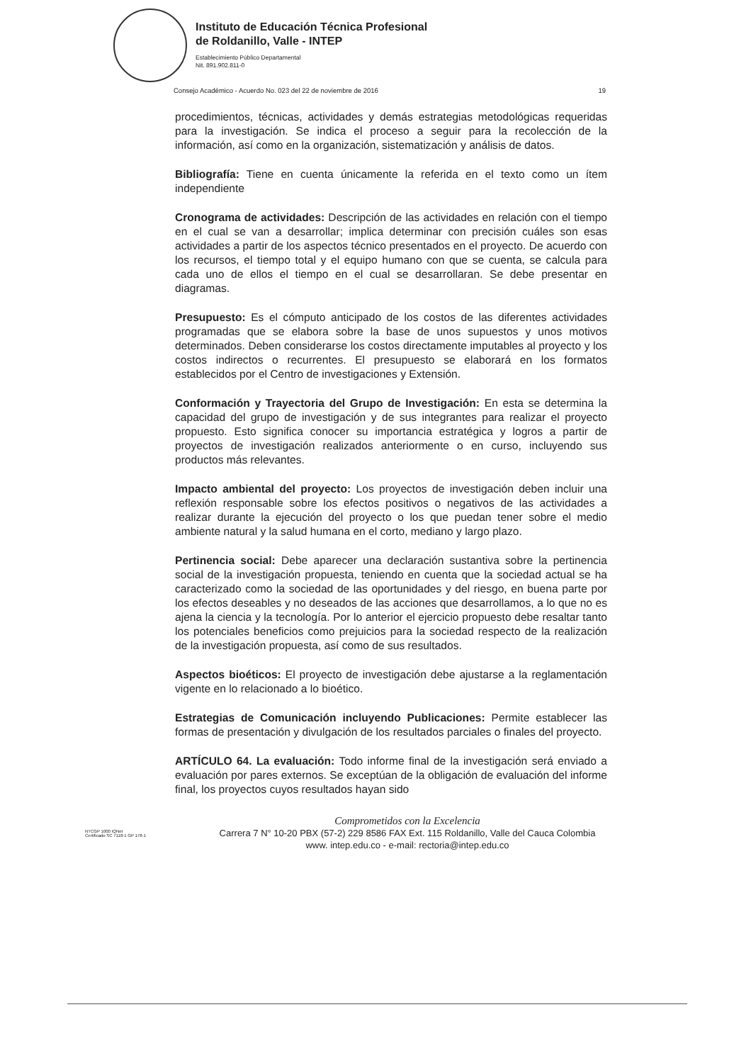Instituto de Educación Técnica Profesional
de Roldanillo, Valle - INTEP
Establecimiento Público Departamental
Nit. 891.902.811-0
Consejo Académico - Acuerdo No. 023 del 22 de noviembre de 2016 19
procedimientos, técnicas, actividades y demás estrategias metodológicas requeridas para la investigación. Se indica el proceso a seguir para la recolección de la información, así como en la organización, sistematización y análisis de datos.
Bibliografía: Tiene en cuenta únicamente la referida en el texto como un ítem independiente
Cronograma de actividades: Descripción de las actividades en relación con el tiempo en el cual se van a desarrollar; implica determinar con precisión cuáles son esas actividades a partir de los aspectos técnico presentados en el proyecto. De acuerdo con los recursos, el tiempo total y el equipo humano con que se cuenta, se calcula para cada uno de ellos el tiempo en el cual se desarrollaran. Se debe presentar en diagramas.
Presupuesto: Es el cómputo anticipado de los costos de las diferentes actividades programadas que se elabora sobre la base de unos supuestos y unos motivos determinados. Deben considerarse los costos directamente imputables al proyecto y los costos indirectos o recurrentes. El presupuesto se elaborará en los formatos establecidos por el Centro de investigaciones y Extensión.
Conformación y Trayectoria del Grupo de Investigación: En esta se determina la capacidad del grupo de investigación y de sus integrantes para realizar el proyecto propuesto. Esto significa conocer su importancia estratégica y logros a partir de proyectos de investigación realizados anteriormente o en curso, incluyendo sus productos más relevantes.
Impacto ambiental del proyecto: Los proyectos de investigación deben incluir una reflexión responsable sobre los efectos positivos o negativos de las actividades a realizar durante la ejecución del proyecto o los que puedan tener sobre el medio ambiente natural y la salud humana en el corto, mediano y largo plazo.
Pertinencia social: Debe aparecer una declaración sustantiva sobre la pertinencia social de la investigación propuesta, teniendo en cuenta que la sociedad actual se ha caracterizado como la sociedad de las oportunidades y del riesgo, en buena parte por los efectos deseables y no deseados de las acciones que desarrollamos, a lo que no es ajena la ciencia y la tecnología. Por lo anterior el ejercicio propuesto debe resaltar tanto los potenciales beneficios como prejuicios para la sociedad respecto de la realización de la investigación propuesta, así como de sus resultados.
Aspectos bioéticos: El proyecto de investigación debe ajustarse a la reglamentación vigente en lo relacionado a lo bioético.
Estrategias de Comunicación incluyendo Publicaciones: Permite establecer las formas de presentación y divulgación de los resultados parciales o finales del proyecto.
ARTÍCULO 64. La evaluación: Todo informe final de la investigación será enviado a evaluación por pares externos. Se exceptúan de la obligación de evaluación del informe final, los proyectos cuyos resultados hayan sido
NTCGP 1000 IQNet
Certificado SC 7118-1 GP 178-1
Comprometidos con la Excelencia
Carrera 7 N° 10-20 PBX (57-2) 229 8586 FAX Ext. 115 Roldanillo, Valle del Cauca Colombia
www. intep.edu.co - e-mail: rectoria@intep.edu.co